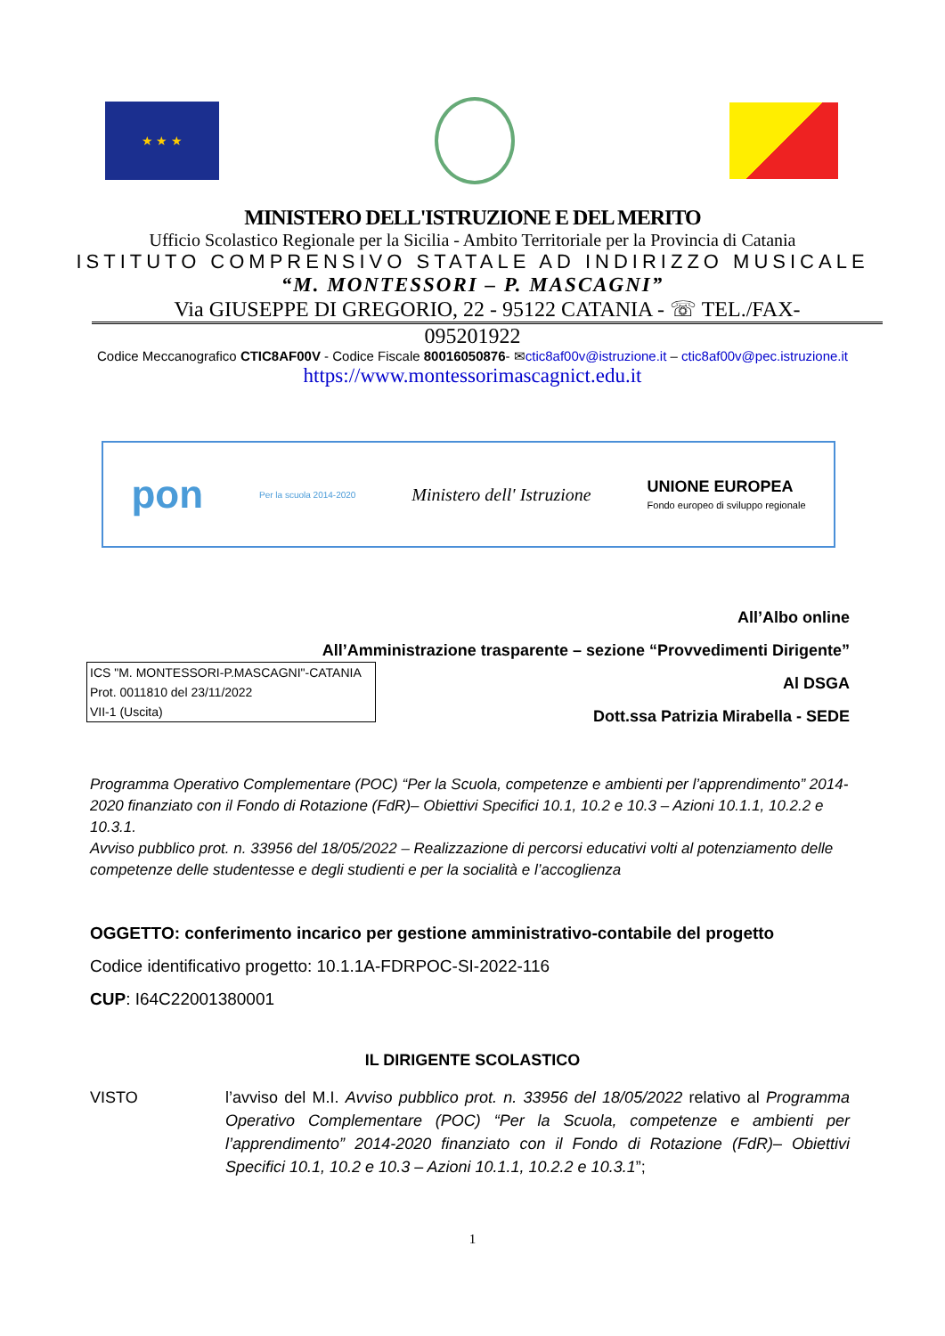★ ★ ★
MINISTERO DELL'ISTRUZIONE E DEL MERITO
Ufficio Scolastico Regionale per la Sicilia - Ambito Territoriale per la Provincia di Catania
ISTITUTO COMPRENSIVO STATALE AD INDIRIZZO MUSICALE
“M. MONTESSORI – P. MASCAGNI”
Via GIUSEPPE DI GREGORIO, 22 - 95122 CATANIA - ☏ TEL./FAX-
095201922
Codice Meccanografico CTIC8AF00V - Codice Fiscale 80016050876- ✉ctic8af00v@istruzione.it – ctic8af00v@pec.istruzione.it
https://www.montessorimascagnict.edu.it
pon Per la scuola 2014-2020 Ministero dell' Istruzione UNIONE EUROPEA
Fondo europeo di sviluppo regionale
All’Albo online
All’Amministrazione trasparente – sezione “Provvedimenti Dirigente”
Al DSGA
Dott.ssa Patrizia Mirabella - SEDE
ICS "M. MONTESSORI-P.MASCAGNI"-CATANIA
Prot. 0011810 del 23/11/2022
VII-1 (Uscita)
Programma Operativo Complementare (POC) “Per la Scuola, competenze e ambienti per l’apprendimento” 2014-2020 finanziato con il Fondo di Rotazione (FdR)– Obiettivi Specifici 10.1, 10.2 e 10.3 – Azioni 10.1.1, 10.2.2 e 10.3.1.
Avviso pubblico prot. n. 33956 del 18/05/2022 – Realizzazione di percorsi educativi volti al potenziamento delle competenze delle studentesse e degli studienti e per la socialità e l’accoglienza
OGGETTO: conferimento incarico per gestione amministrativo-contabile del progetto
Codice identificativo progetto: 10.1.1A-FDRPOC-SI-2022-116
CUP: I64C22001380001
IL DIRIGENTE SCOLASTICO
VISTO l’avviso del M.I. Avviso pubblico prot. n. 33956 del 18/05/2022 relativo al Programma Operativo Complementare (POC) “Per la Scuola, competenze e ambienti per l’apprendimento” 2014-2020 finanziato con il Fondo di Rotazione (FdR)– Obiettivi Specifici 10.1, 10.2 e 10.3 – Azioni 10.1.1, 10.2.2 e 10.3.1”;
1